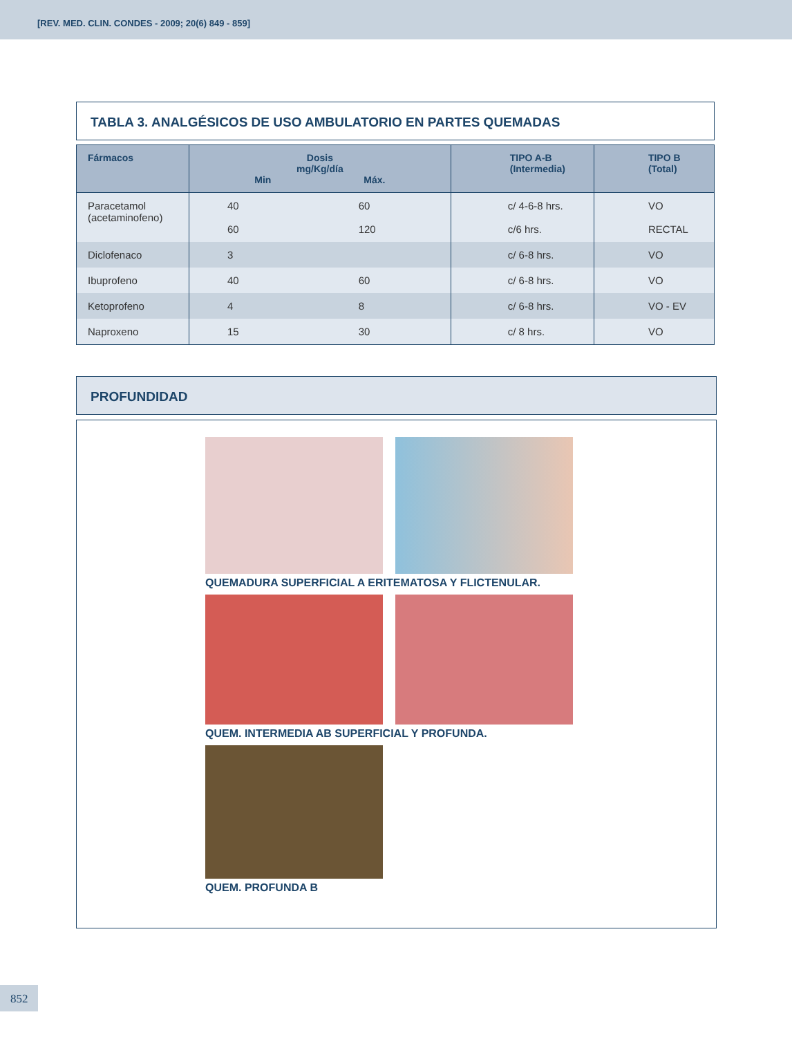[REV. MED. CLIN. CONDES - 2009; 20(6) 849 - 859]
TABLA 3. ANALGÉSICOS DE USO AMBULATORIO EN PARTES QUEMADAS
| Fármacos | Dosis mg/Kg/día Min Máx. | | TIPO A-B (Intermedia) | TIPO B (Total) |
| --- | --- | --- | --- | --- |
| Paracetamol (acetaminofeno) | 40 60 | 60 120 | c/ 4-6-8 hrs. c/6 hrs. | VO RECTAL |
| Diclofenaco | 3 | | c/ 6-8 hrs. | VO |
| Ibuprofeno | 40 | 60 | c/ 6-8 hrs. | VO |
| Ketoprofeno | 4 | 8 | c/ 6-8 hrs. | VO - EV |
| Naproxeno | 15 | 30 | c/ 8 hrs. | VO |
PROFUNDIDAD
QUEMADURA SUPERFICIAL A ERITEMATOSA Y FLICTENULAR.
QUEM. INTERMEDIA AB SUPERFICIAL Y PROFUNDA.
QUEM. PROFUNDA B
852